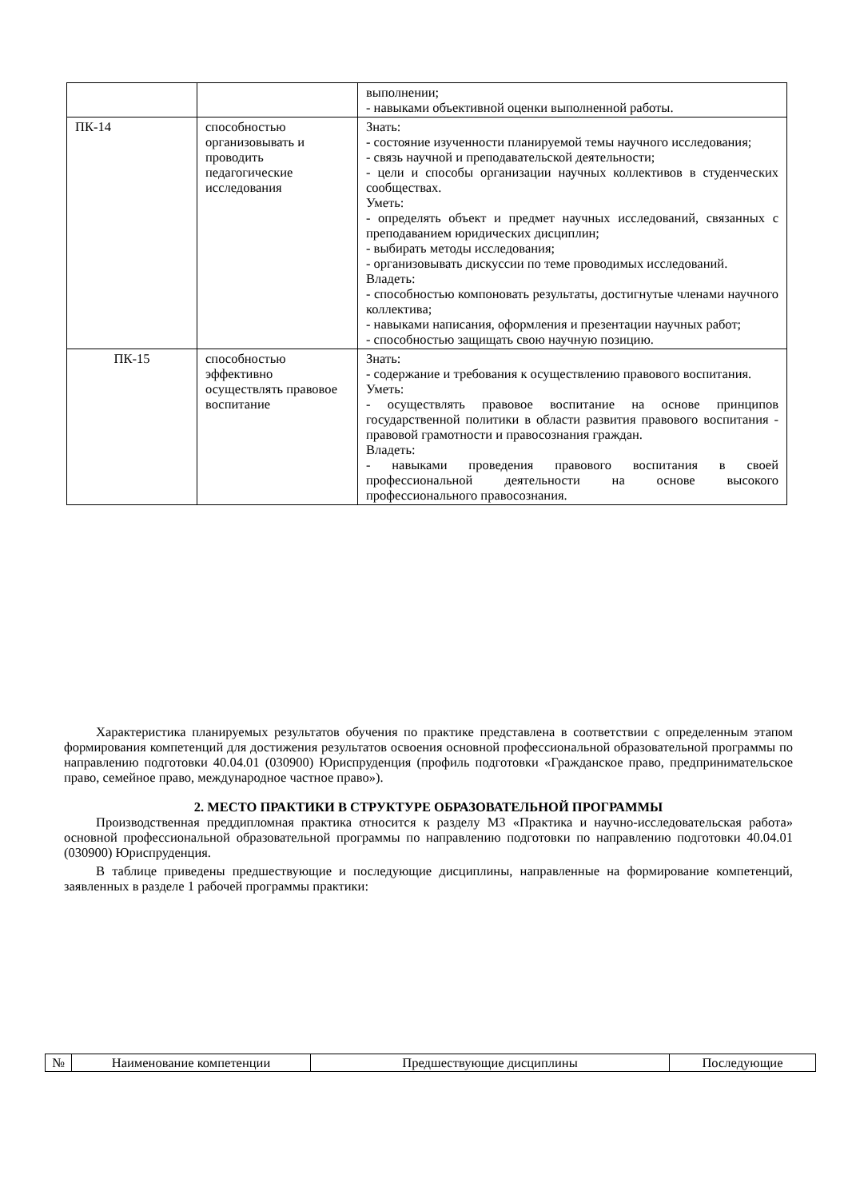| | | выполнении; - навыками объективной оценки выполненной работы. |
| ПК-14 | способностью организовывать и проводить педагогические исследования | Знать: - состояние изученности планируемой темы научного исследования; - связь научной и преподавательской деятельности; - цели и способы организации научных коллективов в студенческих сообществах. Уметь: - определять объект и предмет научных исследований, связанных с преподаванием юридических дисциплин; - выбирать методы исследования; - организовывать дискуссии по теме проводимых исследований. Владеть: - способностью компоновать результаты, достигнутые членами научного коллектива; - навыками написания, оформления и презентации научных работ; - способностью защищать свою научную позицию. |
| ПК-15 | способностью эффективно осуществлять правовое воспитание | Знать: - содержание и требования к осуществлению правового воспитания. Уметь: - осуществлять правовое воспитание на основе принципов государственной политики в области развития правового воспитания - правовой грамотности и правосознания граждан. Владеть: - навыками проведения правового воспитания в своей профессиональной деятельности на основе высокого профессионального правосознания. |
Характеристика планируемых результатов обучения по практике представлена в соответствии с определенным этапом формирования компетенций для достижения результатов освоения основной профессиональной образовательной программы по направлению подготовки 40.04.01 (030900) Юриспруденция (профиль подготовки «Гражданское право, предпринимательское право, семейное право, международное частное право»).
2. МЕСТО ПРАКТИКИ В СТРУКТУРЕ ОБРАЗОВАТЕЛЬНОЙ ПРОГРАММЫ
Производственная преддипломная практика относится к разделу М3 «Практика и научно-исследовательская работа» основной профессиональной образовательной программы по направлению подготовки по направлению подготовки 40.04.01 (030900) Юриспруденция.
В таблице приведены предшествующие и последующие дисциплины, направленные на формирование компетенций, заявленных в разделе 1 рабочей программы практики:
| № | Наименование компетенции | Предшествующие дисциплины | Последующие |